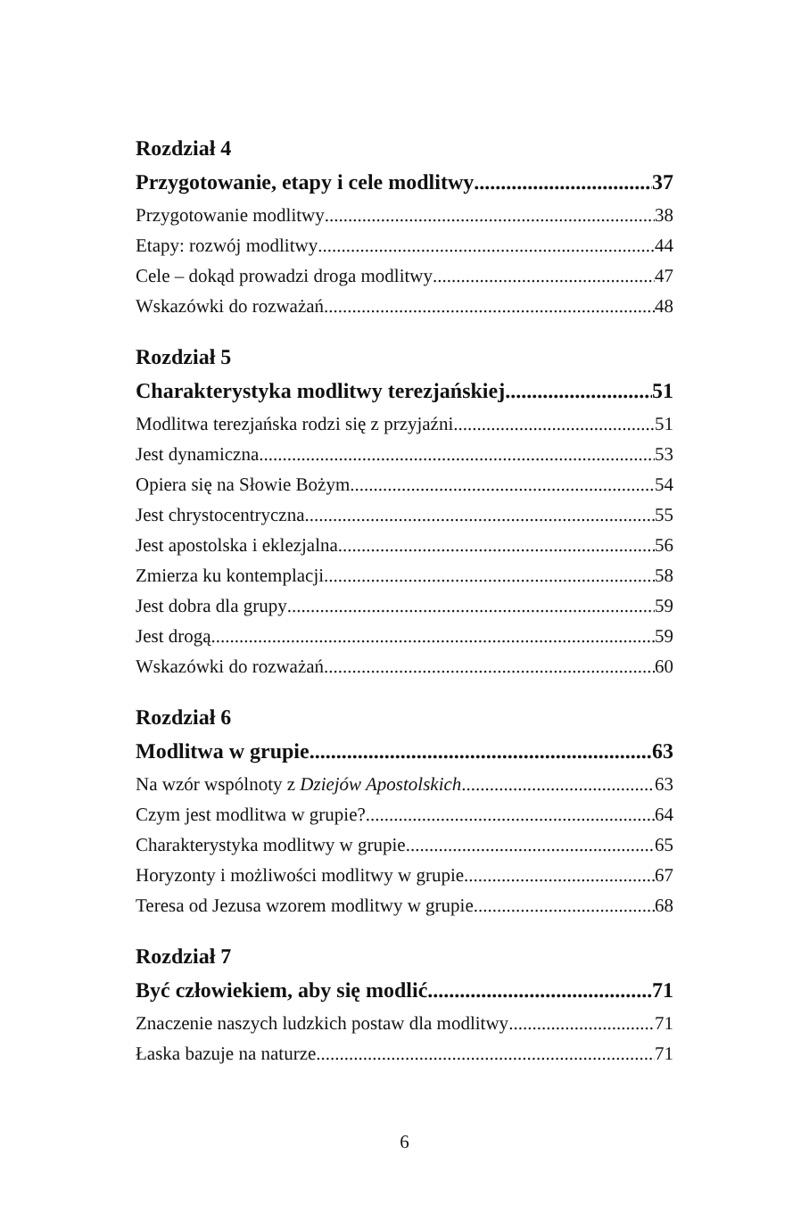Rozdział 4
Przygotowanie, etapy i cele modlitwy 37
Przygotowanie modlitwy 38
Etapy: rozwój modlitwy 44
Cele – dokąd prowadzi droga modlitwy 47
Wskazówki do rozważań 48
Rozdział 5
Charakterystyka modlitwy terezjańskiej 51
Modlitwa terezjańska rodzi się z przyjaźni 51
Jest dynamiczna 53
Opiera się na Słowie Bożym 54
Jest chrystocentryczna 55
Jest apostolska i eklezjalna 56
Zmierza ku kontemplacji 58
Jest dobra dla grupy 59
Jest drogą... 59
Wskazówki do rozważań 60
Rozdział 6
Modlitwa w grupie 63
Na wzór wspólnoty z Dziejów Apostolskich 63
Czym jest modlitwa w grupie? 64
Charakterystyka modlitwy w grupie 65
Horyzonty i możliwości modlitwy w grupie 67
Teresa od Jezusa wzorem modlitwy w grupie 68
Rozdział 7
Być człowiekiem, aby się modlić 71
Znaczenie naszych ludzkich postaw dla modlitwy 71
Łaska bazuje na naturze 71
6